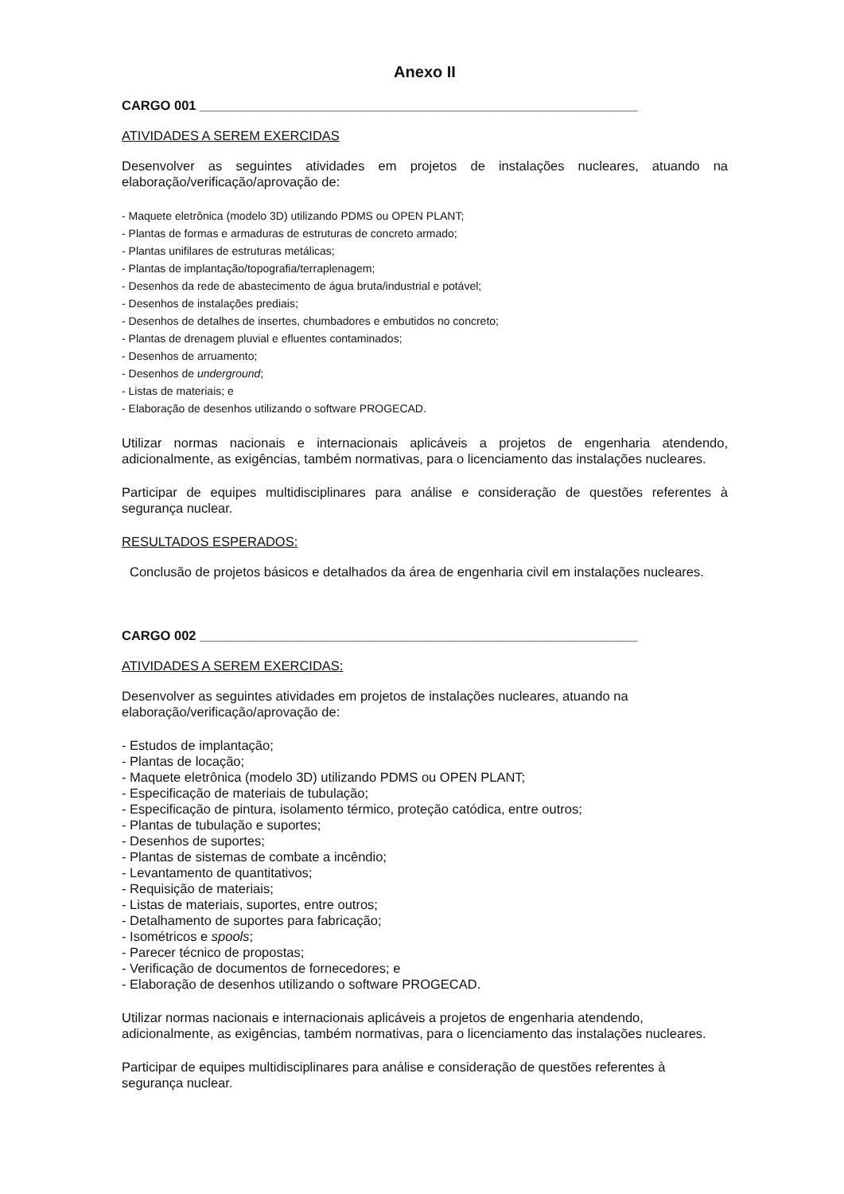Anexo II
CARGO 001 ____________________________________________________________
ATIVIDADES A SEREM EXERCIDAS
Desenvolver as seguintes atividades em projetos de instalações nucleares, atuando na elaboração/verificação/aprovação de:
- Maquete eletrônica (modelo 3D) utilizando PDMS ou OPEN PLANT;
- Plantas de formas e armaduras de estruturas de concreto armado;
- Plantas unifilares de estruturas metálicas;
- Plantas de implantação/topografia/terraplenagem;
- Desenhos da rede de abastecimento de água bruta/industrial e potável;
- Desenhos de instalações prediais;
- Desenhos de detalhes de insertes, chumbadores e embutidos no concreto;
- Plantas de drenagem pluvial e efluentes contaminados;
- Desenhos de arruamento;
- Desenhos de underground;
- Listas de materiais; e
- Elaboração de desenhos utilizando o software PROGECAD.
Utilizar normas nacionais e internacionais aplicáveis a projetos de engenharia atendendo, adicionalmente, as exigências, também normativas, para o licenciamento das instalações nucleares.
Participar de equipes multidisciplinares para análise e consideração de questões referentes à segurança nuclear.
RESULTADOS ESPERADOS:
Conclusão de projetos básicos e detalhados da área de engenharia civil em instalações nucleares.
CARGO 002 ____________________________________________________________
ATIVIDADES A SEREM EXERCIDAS:
Desenvolver as seguintes atividades em projetos de instalações nucleares, atuando na elaboração/verificação/aprovação de:
- Estudos de implantação;
- Plantas de locação;
- Maquete eletrônica (modelo 3D) utilizando PDMS ou OPEN PLANT;
- Especificação de materiais de tubulação;
- Especificação de pintura, isolamento térmico, proteção catódica, entre outros;
- Plantas de tubulação e suportes;
- Desenhos de suportes;
- Plantas de sistemas de combate a incêndio;
- Levantamento de quantitativos;
- Requisição de materiais;
- Listas de materiais, suportes, entre outros;
- Detalhamento de suportes para fabricação;
- Isométricos e spools;
- Parecer técnico de propostas;
- Verificação de documentos de fornecedores; e
- Elaboração de desenhos utilizando o software PROGECAD.
Utilizar normas nacionais e internacionais aplicáveis a projetos de engenharia atendendo, adicionalmente, as exigências, também normativas, para o licenciamento das instalações nucleares.
Participar de equipes multidisciplinares para análise e consideração de questões referentes à segurança nuclear.